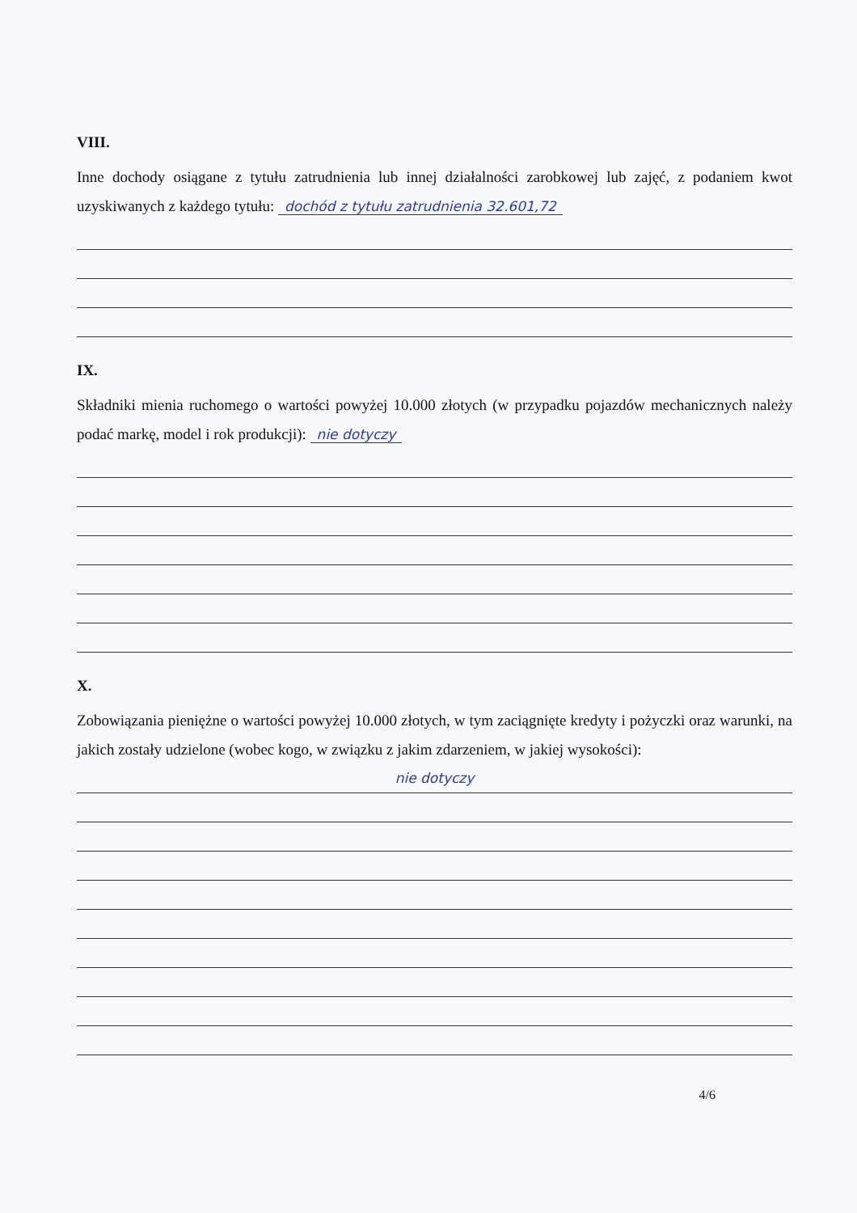VIII.
Inne dochody osiągane z tytułu zatrudnienia lub innej działalności zarobkowej lub zajęć, z podaniem kwot uzyskiwanych z każdego tytułu: dochód z tytułu zatrudnienia 32.601,72
IX.
Składniki mienia ruchomego o wartości powyżej 10.000 złotych (w przypadku pojazdów mechanicznych należy podać markę, model i rok produkcji): nie dotyczy
X.
Zobowiązania pieniężne o wartości powyżej 10.000 złotych, w tym zaciągnięte kredyty i pożyczki oraz warunki, na jakich zostały udzielone (wobec kogo, w związku z jakim zdarzeniem, w jakiej wysokości):
nie dotyczy
4/6